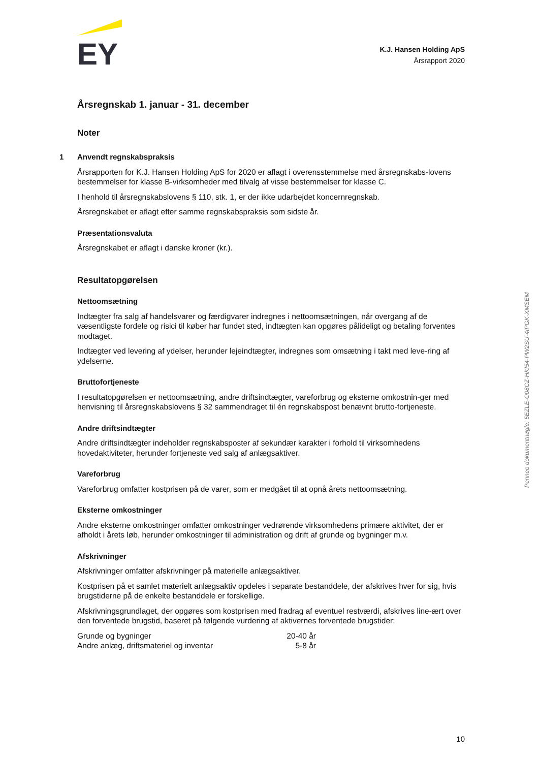EY
K.J. Hansen Holding ApS
Årsrapport 2020
Årsregnskab 1. januar - 31. december
Noter
1 Anvendt regnskabspraksis
Årsrapporten for K.J. Hansen Holding ApS for 2020 er aflagt i overensstemmelse med årsregnskabs-lovens bestemmelser for klasse B-virksomheder med tilvalg af visse bestemmelser for klasse C.
I henhold til årsregnskabslovens § 110, stk. 1, er der ikke udarbejdet koncernregnskab.
Årsregnskabet er aflagt efter samme regnskabspraksis som sidste år.
Præsentationsvaluta
Årsregnskabet er aflagt i danske kroner (kr.).
Resultatopgørelsen
Nettoomsætning
Indtægter fra salg af handelsvarer og færdigvarer indregnes i nettoomsætningen, når overgang af de væsentligste fordele og risici til køber har fundet sted, indtægten kan opgøres pålideligt og betaling forventes modtaget.
Indtægter ved levering af ydelser, herunder lejeindtægter, indregnes som omsætning i takt med leve-ring af ydelserne.
Bruttofortjeneste
I resultatopgørelsen er nettoomsætning, andre driftsindtægter, vareforbrug og eksterne omkostnin-ger med henvisning til årsregnskabslovens § 32 sammendraget til én regnskabspost benævnt brutto-fortjeneste.
Andre driftsindtægter
Andre driftsindtægter indeholder regnskabsposter af sekundær karakter i forhold til virksomhedens hovedaktiviteter, herunder fortjeneste ved salg af anlægsaktiver.
Vareforbrug
Vareforbrug omfatter kostprisen på de varer, som er medgået til at opnå årets nettoomsætning.
Eksterne omkostninger
Andre eksterne omkostninger omfatter omkostninger vedrørende virksomhedens primære aktivitet, der er afholdt i årets løb, herunder omkostninger til administration og drift af grunde og bygninger m.v.
Afskrivninger
Afskrivninger omfatter afskrivninger på materielle anlægsaktiver.
Kostprisen på et samlet materielt anlægsaktiv opdeles i separate bestanddele, der afskrives hver for sig, hvis brugstiderne på de enkelte bestanddele er forskellige.
Afskrivningsgrundlaget, der opgøres som kostprisen med fradrag af eventuel restværdi, afskrives line-ært over den forventede brugstid, baseret på følgende vurdering af aktivernes forventede brugstider:
| Grunde og bygninger | 20-40 år |
| Andre anlæg, driftsmateriel og inventar | 5-8 år |
Penneo dokumentnøgle: 5EZLE-O08CZ-HKI54-PW2SU-4IPGK-XMSEM
10